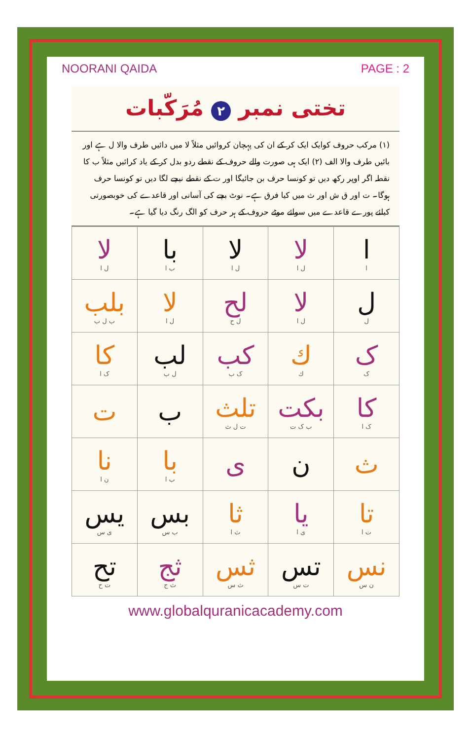NOORANI QAIDA PAGE : 2
تختی نمبر ۲ مُرَکّبات
(۱) مرکب حروف کوایک ایک کر کے ان کی پہچان کروائیں مثلاً لا میں دائیں طرف والا ل ہے اور بائیں طرف والا الف (۲) ایک ہی صورت والے حروف کے نقطے ردو بدل کر کے یاد کرائیں مثلاً ب کا نقطہ اگر اوپر رکھ دیں تو کونسا حرف بن جائیگا اور ت کے نقطے نیچے لگا دیں تو کونسا حرف ہوگا۔ ت اور ق ش اور ث میں کیا فرق ہے۔ نوٹ بچے کی آسانی اور قاعدے کی خوبصورتی کیلئے پورے قاعدے میں سوائے موٹے حروف کے ہر حرف کو الگ رنگ دیا گیا ہے۔
| ا ا | لا ل ا | لا ل ا | با ب ا | لا ل ا |
| ل ل | لا ل ا | لح ل ح | لا ل ا | بلب ب ل ب |
| ک ک | ك ك | کب ک ب | لب ل ب | کا ک ا |
| کا ک ا | بکت ب ک ت | تلث ت ل ث | ب | ت |
| ث | ن | ی | با ب ا | نا ن ا |
| تا ت ا | یا ی ا | ثا ث ا | بس ب س | یس ی س |
| نس ن س | تس ت س | ثس ث س | ثج ث ج | تح ت ح |
www.globalquranicacademy.com